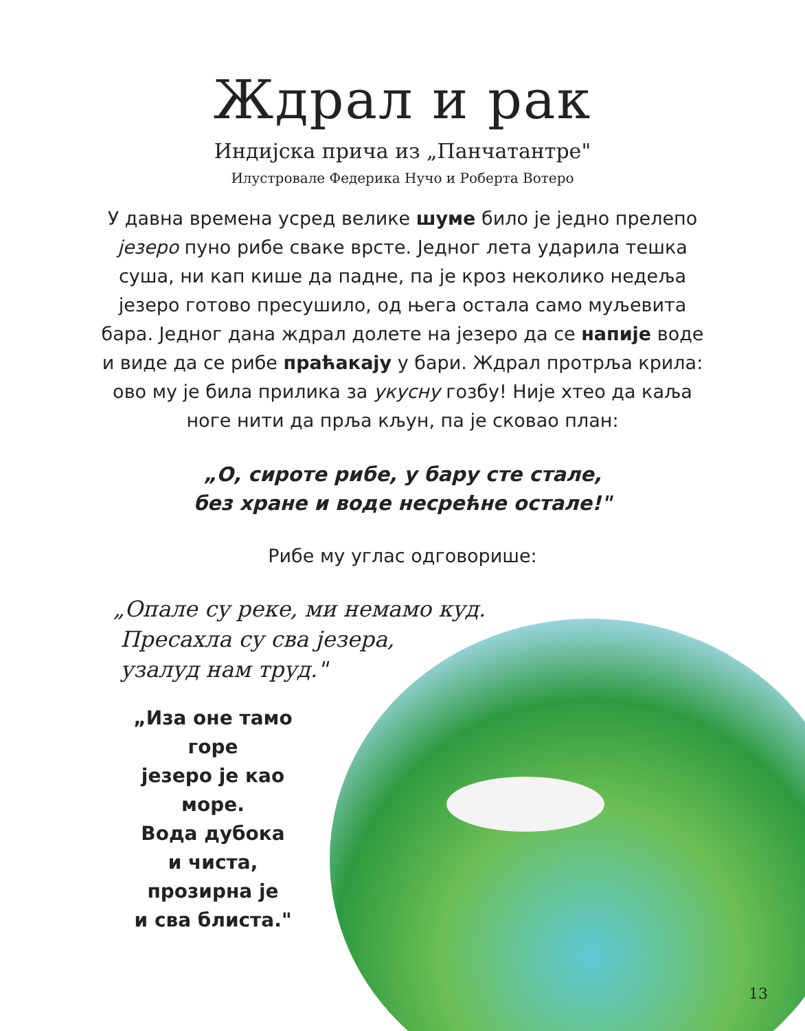Ждрал и рак
Индијска прича из „Панчатантре"
Илустровале Федерика Нучо и Роберта Вотеро
У давна времена усред велике шуме било је једно прелепо језеро пуно рибе сваке врсте. Једног лета ударила тешка суша, ни кап кише да падне, па је кроз неколико недеља језеро готово пресушило, од њега остала само муљевита бара. Једног дана ждрал долете на језеро да се напије воде и виде да се рибе праћакају у бари. Ждрал протрља крила: ово му је била прилика за укусну гозбу! Није хтео да каља ноге нити да прља кљун, па је сковао план:
„О, сироте рибе, у бару сте стале,
без хране и воде несрећне остале!"
Рибе му углас одговорише:
„Опале су реке, ми немамо куд.
Пресахла су сва језера,
узалуд нам труд."
„Иза оне тамо горе
језеро је као море.
Вода дубока
и чиста,
прозирна је
и сва блиста."
13